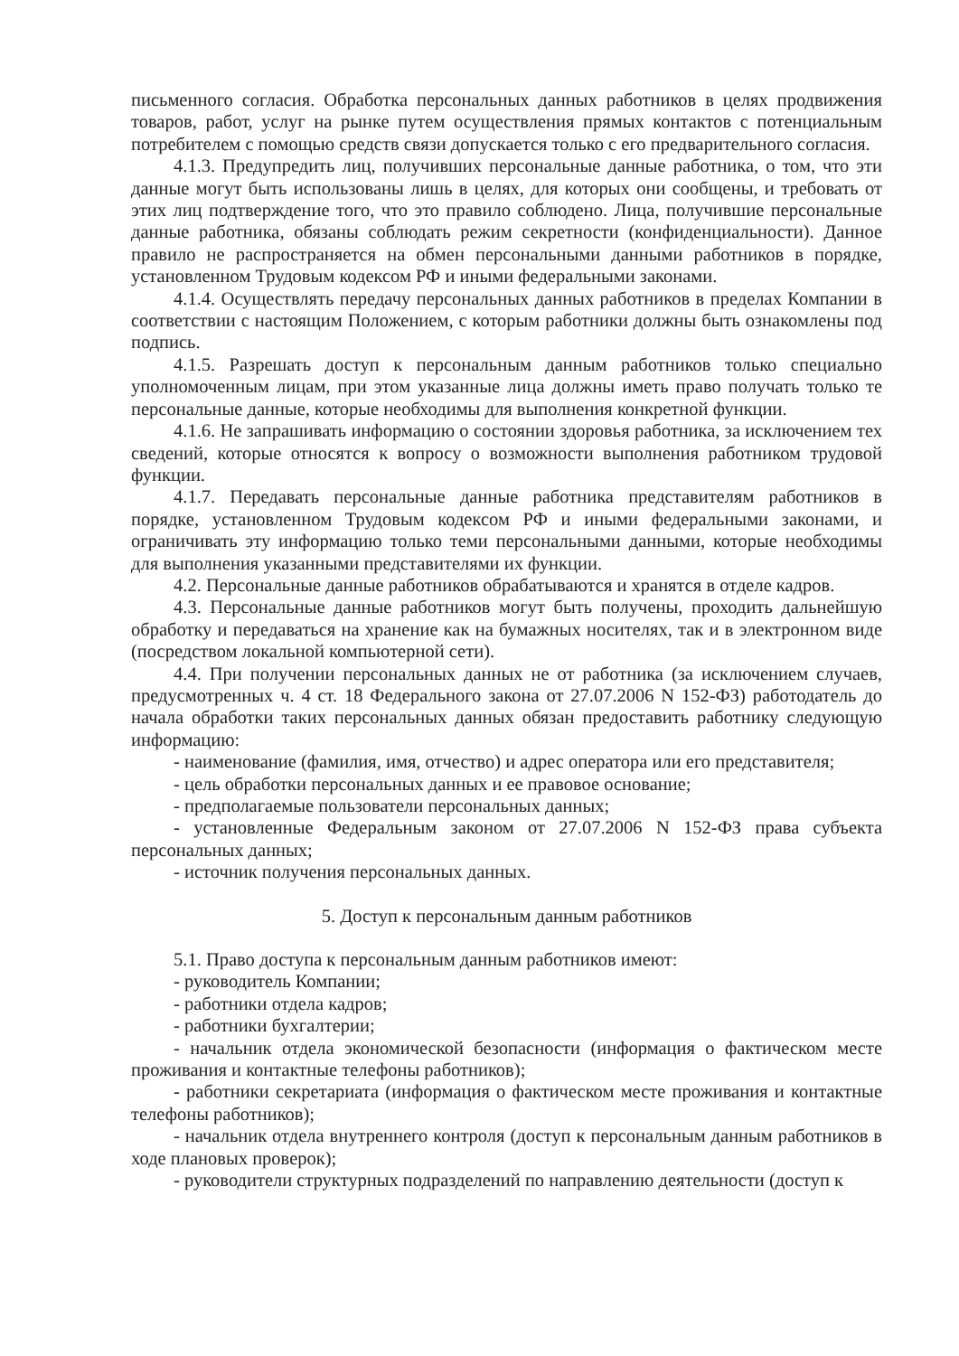письменного согласия. Обработка персональных данных работников в целях продвижения товаров, работ, услуг на рынке путем осуществления прямых контактов с потенциальным потребителем с помощью средств связи допускается только с его предварительного согласия.
4.1.3. Предупредить лиц, получивших персональные данные работника, о том, что эти данные могут быть использованы лишь в целях, для которых они сообщены, и требовать от этих лиц подтверждение того, что это правило соблюдено. Лица, получившие персональные данные работника, обязаны соблюдать режим секретности (конфиденциальности). Данное правило не распространяется на обмен персональными данными работников в порядке, установленном Трудовым кодексом РФ и иными федеральными законами.
4.1.4. Осуществлять передачу персональных данных работников в пределах Компании в соответствии с настоящим Положением, с которым работники должны быть ознакомлены под подпись.
4.1.5. Разрешать доступ к персональным данным работников только специально уполномоченным лицам, при этом указанные лица должны иметь право получать только те персональные данные, которые необходимы для выполнения конкретной функции.
4.1.6. Не запрашивать информацию о состоянии здоровья работника, за исключением тех сведений, которые относятся к вопросу о возможности выполнения работником трудовой функции.
4.1.7. Передавать персональные данные работника представителям работников в порядке, установленном Трудовым кодексом РФ и иными федеральными законами, и ограничивать эту информацию только теми персональными данными, которые необходимы для выполнения указанными представителями их функции.
4.2. Персональные данные работников обрабатываются и хранятся в отделе кадров.
4.3. Персональные данные работников могут быть получены, проходить дальнейшую обработку и передаваться на хранение как на бумажных носителях, так и в электронном виде (посредством локальной компьютерной сети).
4.4. При получении персональных данных не от работника (за исключением случаев, предусмотренных ч. 4 ст. 18 Федерального закона от 27.07.2006 N 152-ФЗ) работодатель до начала обработки таких персональных данных обязан предоставить работнику следующую информацию:
- наименование (фамилия, имя, отчество) и адрес оператора или его представителя;
- цель обработки персональных данных и ее правовое основание;
- предполагаемые пользователи персональных данных;
- установленные Федеральным законом от 27.07.2006 N 152-ФЗ права субъекта персональных данных;
- источник получения персональных данных.
5. Доступ к персональным данным работников
5.1. Право доступа к персональным данным работников имеют:
- руководитель Компании;
- работники отдела кадров;
- работники бухгалтерии;
- начальник отдела экономической безопасности (информация о фактическом месте проживания и контактные телефоны работников);
- работники секретариата (информация о фактическом месте проживания и контактные телефоны работников);
- начальник отдела внутреннего контроля (доступ к персональным данным работников в ходе плановых проверок);
- руководители структурных подразделений по направлению деятельности (доступ к